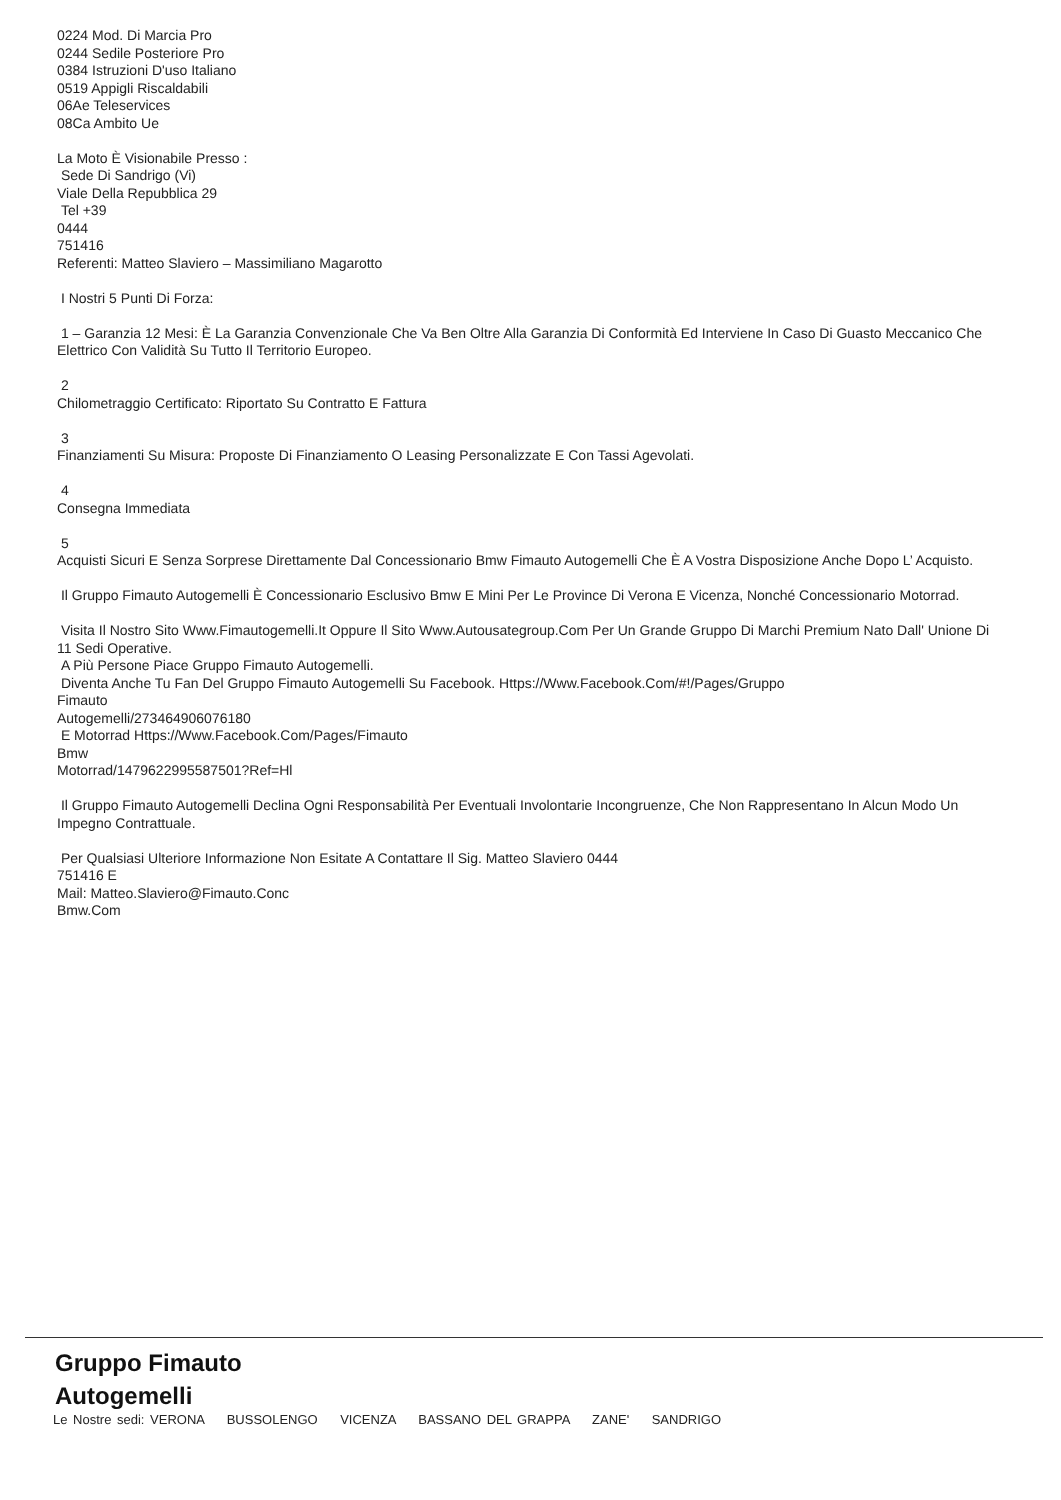0224 Mod. Di Marcia Pro
0244 Sedile Posteriore Pro
0384 Istruzioni D'uso Italiano
0519 Appigli Riscaldabili
06Ae Teleservices
08Ca Ambito Ue
La Moto È Visionabile Presso :
Sede Di Sandrigo (Vi)
Viale Della Repubblica 29
Tel +39
0444
751416
Referenti: Matteo Slaviero – Massimiliano Magarotto
I Nostri 5 Punti Di Forza:
1 – Garanzia 12 Mesi: È La Garanzia Convenzionale Che Va Ben Oltre Alla Garanzia Di Conformità Ed Interviene In Caso Di Guasto Meccanico Che Elettrico Con Validità Su Tutto Il Territorio Europeo.
2
Chilometraggio Certificato: Riportato Su Contratto E Fattura
3
Finanziamenti Su Misura: Proposte Di Finanziamento O Leasing Personalizzate E Con Tassi Agevolati.
4
Consegna Immediata
5
Acquisti Sicuri E Senza Sorprese Direttamente Dal Concessionario Bmw Fimauto Autogemelli Che È A Vostra Disposizione Anche Dopo L’ Acquisto.
Il Gruppo Fimauto Autogemelli È Concessionario Esclusivo Bmw E Mini Per Le Province Di Verona E Vicenza, Nonché Concessionario Motorrad.
Visita Il Nostro Sito Www.Fimautogemelli.It Oppure Il Sito Www.Autousategroup.Com Per Un Grande Gruppo Di Marchi Premium Nato Dall' Unione Di 11 Sedi Operative.
A Più Persone Piace Gruppo Fimauto Autogemelli.
Diventa Anche Tu Fan Del Gruppo Fimauto Autogemelli Su Facebook. Https://Www.Facebook.Com/#!/Pages/Gruppo
Fimauto
Autogemelli/273464906076180
E Motorrad Https://Www.Facebook.Com/Pages/Fimauto
Bmw
Motorrad/147962299558750​1?Ref=Hl
Il Gruppo Fimauto Autogemelli Declina Ogni Responsabilità Per Eventuali Involontarie Incongruenze, Che Non Rappresentano In Alcun Modo Un Impegno Contrattuale.
Per Qualsiasi Ulteriore Informazione Non Esitate A Contattare Il Sig. Matteo Slaviero 0444
751416 E
Mail: Matteo.Slaviero@Fimauto.Conc
Bmw.Com
Gruppo Fimauto
Autogemelli
Le Nostre sedi: VERONA BUSSOLENGO VICENZA BASSANO DEL GRAPPA ZANE' SANDRIGO